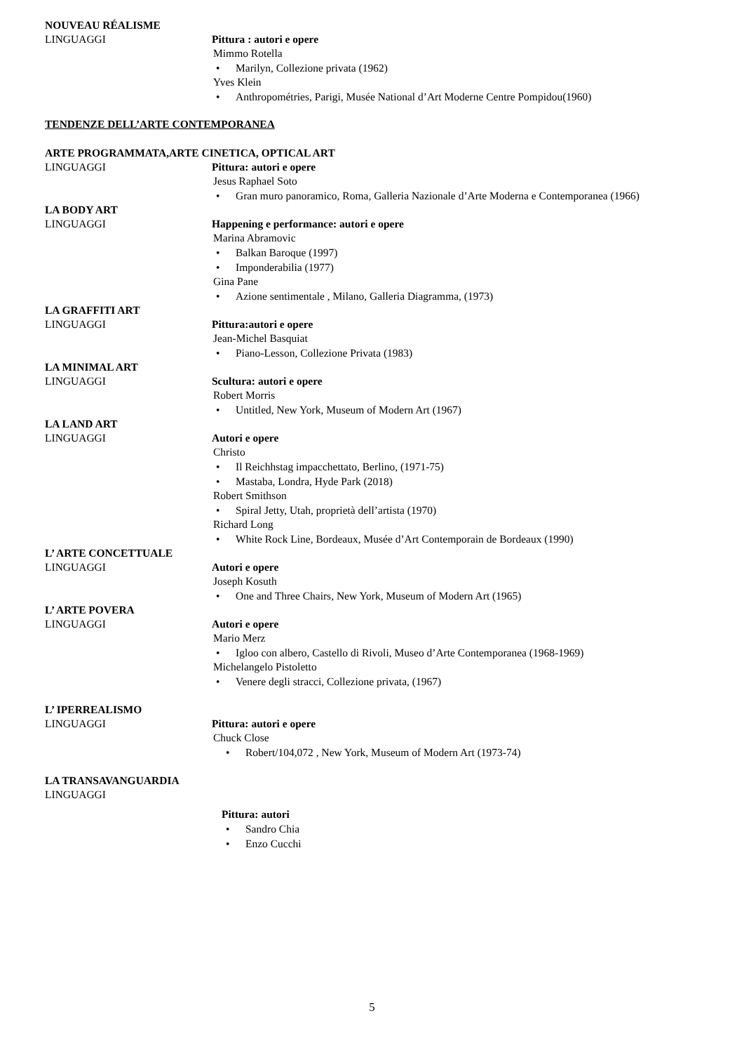NOUVEAU RÉALISME
LINGUAGGI Pittura : autori e opere
Mimmo Rotella
Marilyn, Collezione privata (1962)
Yves Klein
Anthropométries, Parigi, Musée National d’Art Moderne Centre Pompidou(1960)
TENDENZE DELL’ARTE CONTEMPORANEA
ARTE PROGRAMMATA,ARTE CINETICA, OPTICAL ART
LINGUAGGI Pittura: autori e opere
Jesus Raphael Soto
Gran muro panoramico, Roma, Galleria Nazionale d’Arte Moderna e Contemporanea (1966)
LA BODY ART
LINGUAGGI Happening e performance: autori e opere
Marina Abramovic
Balkan Baroque (1997)
Imponderabilia (1977)
Gina Pane
Azione sentimentale , Milano, Galleria Diagramma, (1973)
LA GRAFFITI ART
LINGUAGGI Pittura:autori e opere
Jean-Michel Basquiat
Piano-Lesson, Collezione Privata (1983)
LA MINIMAL ART
LINGUAGGI Scultura: autori e opere
Robert Morris
Untitled, New York, Museum of Modern Art (1967)
LA LAND ART
LINGUAGGI Autori e opere
Christo
Il Reichhstag impacchettato, Berlino, (1971-75)
Mastaba, Londra, Hyde Park (2018)
Robert Smithson
Spiral Jetty, Utah, proprietà dell’artista (1970)
Richard Long
White Rock Line, Bordeaux, Musée d’Art Contemporain de Bordeaux (1990)
L’ ARTE CONCETTUALE
LINGUAGGI Autori e opere
Joseph Kosuth
One and Three Chairs, New York, Museum of Modern Art (1965)
L’ ARTE POVERA
LINGUAGGI Autori e opere
Mario Merz
Igloo con albero, Castello di Rivoli, Museo d’Arte Contemporanea (1968-1969)
Michelangelo Pistoletto
Venere degli stracci, Collezione privata, (1967)
L’ IPERREALISMO
LINGUAGGI Pittura: autori e opere
Chuck Close
Robert/104,072 , New York, Museum of Modern Art (1973-74)
LA TRANSAVANGUARDIA
LINGUAGGI
Pittura: autori
Sandro Chia
Enzo Cucchi
5